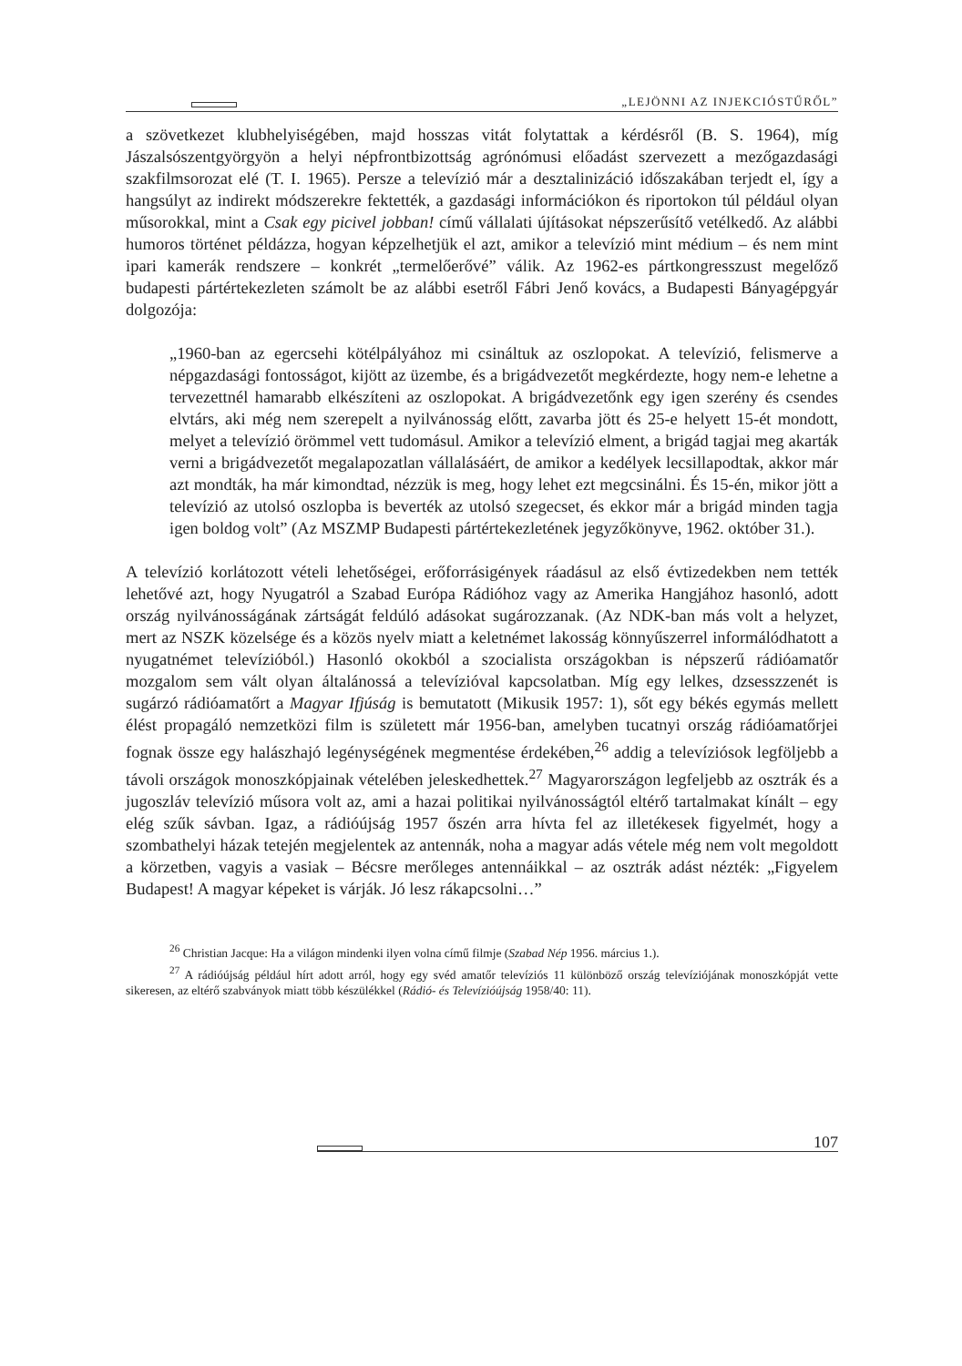„LEJÖNNI AZ INJEKCIÓSTŰRŐL”
a szövetkezet klubhelyiségében, majd hosszas vitát folytattak a kérdésről (B. S. 1964), míg Jászalsószentgyörgyön a helyi népfrontbizottság agrónómusi előadást szervezett a mezőgazdasági szakfilmsorozat elé (T. I. 1965). Persze a televízió már a desztalinizáció időszakában terjedt el, így a hangsúlyt az indirekt módszerekre fektették, a gazdasági információkon és riportokon túl például olyan műsorokkal, mint a Csak egy picivel jobban! című vállalati újításokat népszerűsítő vetélkedő. Az alábbi humoros történet példázza, hogyan képzelhetjük el azt, amikor a televízió mint médium – és nem mint ipari kamerák rendszere – konkrét „termelőerővé” válik. Az 1962-es pártkongresszust megelőző budapesti pártértekezleten számolt be az alábbi esetről Fábri Jenő kovács, a Budapesti Bányagépgyár dolgozója:
„1960-ban az egercsehi kötélpályához mi csináltuk az oszlopokat. A televízió, felismerve a népgazdasági fontosságot, kijött az üzembe, és a brigádvezetőt megkérdezte, hogy nem-e lehetne a tervezettnél hamarabb elkészíteni az oszlopokat. A brigádvezetőnk egy igen szerény és csendes elvtárs, aki még nem szerepelt a nyilvánosság előtt, zavarba jött és 25-e helyett 15-ét mondott, melyet a televízió örömmel vett tudomásul. Amikor a televízió elment, a brigád tagjai meg akarták verni a brigádvezetőt megalapozatlan vállalásáért, de amikor a kedélyek lecsillapodtak, akkor már azt mondták, ha már kimondtad, nézzük is meg, hogy lehet ezt megcsinálni. És 15-én, mikor jött a televízió az utolsó oszlopba is beverték az utolsó szegecset, és ekkor már a brigád minden tagja igen boldog volt” (Az MSZMP Budapesti pártértekezletének jegyzőkönyve, 1962. október 31.).
A televízió korlátozott vételi lehetőségei, erőforrásigények ráadásul az első évtizedekben nem tették lehetővé azt, hogy Nyugatról a Szabad Európa Rádióhoz vagy az Amerika Hangjához hasonló, adott ország nyilvánosságának zártságát feldúló adásokat sugározzanak. (Az NDK-ban más volt a helyzet, mert az NSZK közelsége és a közös nyelv miatt a keletnémet lakosság könnyűszerrel informálódhatott a nyugatnémet televízióból.) Hasonló okokból a szocialista országokban is népszerű rádióamatőr mozgalom sem vált olyan általánossá a televízióval kapcsolatban. Míg egy lelkes, dzsesszzenét is sugárzó rádióamatőrt a Magyar Ifjúság is bemutatott (Mikusik 1957: 1), sőt egy békés egymás mellett élést propagáló nemzetközi film is született már 1956-ban, amelyben tucatnyi ország rádióamatőrjei fognak össze egy halászhajó legénységének megmentése érdekében,<sup>26</sup> addig a televíziósok legföljebb a távoli országok monoszkópjainak vételében jeleskedhettek.<sup>27</sup> Magyarországon legfeljebb az osztrák és a jugoszláv televízió műsora volt az, ami a hazai politikai nyilvánosságtól eltérő tartalmakat kínált – egy elég szűk sávban. Igaz, a rádióújság 1957 őszén arra hívta fel az illetékesek figyelmét, hogy a szombathelyi házak tetején megjelentek az antennák, noha a magyar adás vétele még nem volt megoldott a körzetben, vagyis a vasiak – Bécsre merőleges antennáikkal – az osztrák adást nézték: „Figyelem Budapest! A magyar képeket is várják. Jó lesz rákapcsolni…”
<sup>26</sup> Christian Jacque: Ha a világon mindenki ilyen volna című filmje (Szabad Nép 1956. március 1.).
<sup>27</sup> A rádióújság például hírt adott arról, hogy egy svéd amatőr televíziós 11 különböző ország televíziójának monoszkópját vette sikeresen, az eltérő szabványok miatt több készülékkel (Rádió- és Televízióújság 1958/40: 11).
107